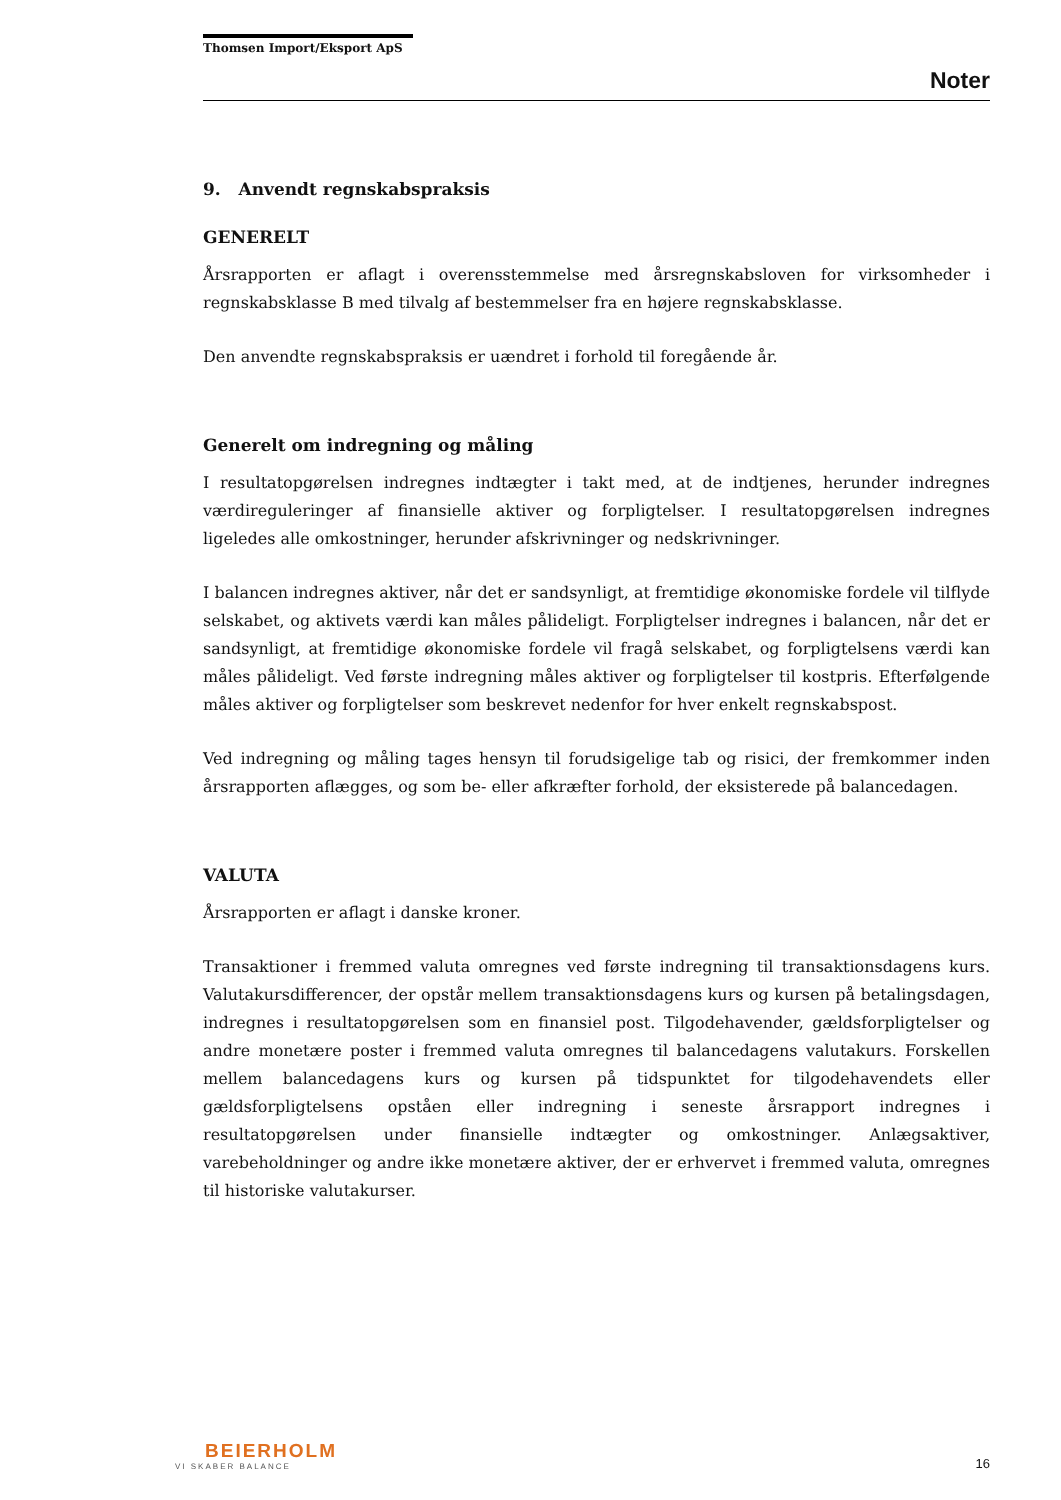Thomsen Import/Eksport ApS
Noter
9. Anvendt regnskabspraksis
GENERELT
Årsrapporten er aflagt i overensstemmelse med årsregnskabsloven for virksomheder i regnskabsklasse B med tilvalg af bestemmelser fra en højere regnskabsklasse.
Den anvendte regnskabspraksis er uændret i forhold til foregående år.
Generelt om indregning og måling
I resultatopgørelsen indregnes indtægter i takt med, at de indtjenes, herunder indregnes værdireguleringer af finansielle aktiver og forpligtelser. I resultatopgørelsen indregnes ligeledes alle omkostninger, herunder afskrivninger og nedskrivninger.
I balancen indregnes aktiver, når det er sandsynligt, at fremtidige økonomiske fordele vil tilflyde selskabet, og aktivets værdi kan måles pålideligt. Forpligtelser indregnes i balancen, når det er sandsynligt, at fremtidige økonomiske fordele vil fragå selskabet, og forpligtelsens værdi kan måles pålideligt. Ved første indregning måles aktiver og forpligtelser til kostpris. Efterfølgende måles aktiver og forpligtelser som beskrevet nedenfor for hver enkelt regnskabspost.
Ved indregning og måling tages hensyn til forudsigelige tab og risici, der fremkommer inden årsrapporten aflægges, og som be- eller afkræfter forhold, der eksisterede på balancedagen.
VALUTA
Årsrapporten er aflagt i danske kroner.
Transaktioner i fremmed valuta omregnes ved første indregning til transaktionsdagens kurs. Valutakursdifferencer, der opstår mellem transaktionsdagens kurs og kursen på betalingsdagen, indregnes i resultatopgørelsen som en finansiel post. Tilgodehavender, gældsforpligtelser og andre monetære poster i fremmed valuta omregnes til balancedagens valutakurs. Forskellen mellem balancedagens kurs og kursen på tidspunktet for tilgodehavendets eller gældsforpligtelsens opståen eller indregning i seneste årsrapport indregnes i resultatopgørelsen under finansielle indtægter og omkostninger. Anlægsaktiver, varebeholdninger og andre ikke monetære aktiver, der er erhvervet i fremmed valuta, omregnes til historiske valutakurser.
BEIERHOLM
VI SKABER BALANCE
16